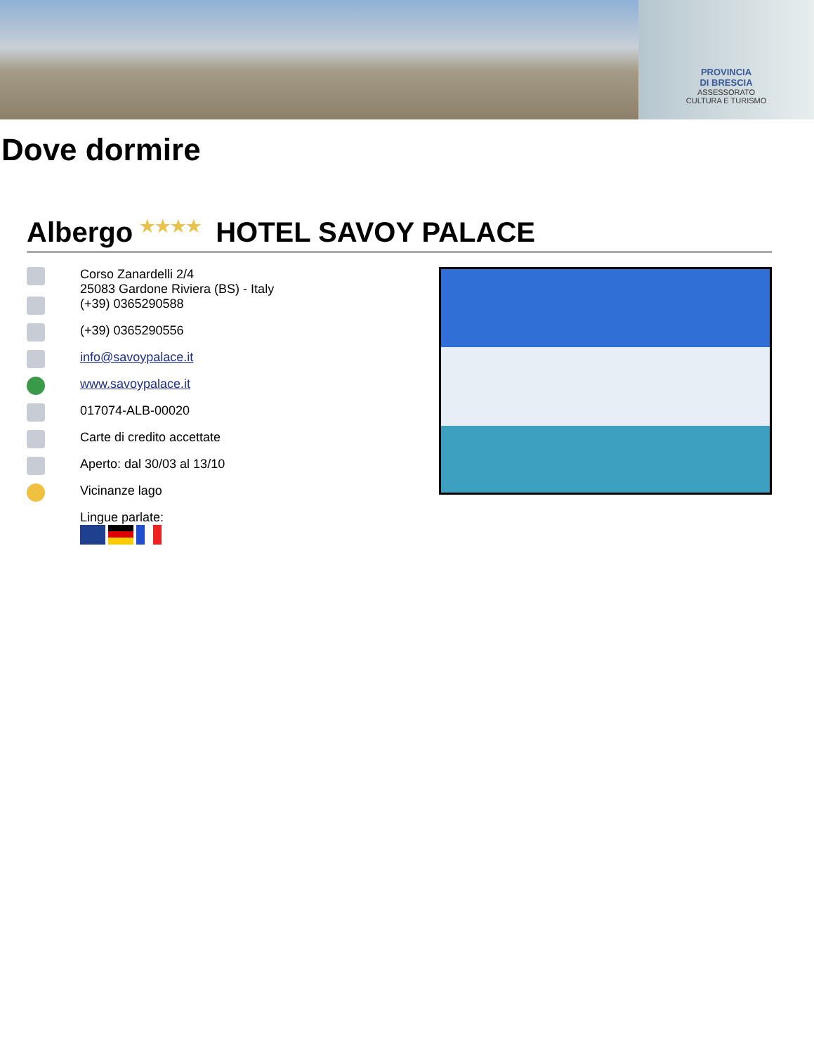PROVINCIA
DI BRESCIA
ASSESSORATO
CULTURA E TURISMO
Dove dormire
Albergo ★★★★ HOTEL SAVOY PALACE
Corso Zanardelli 2/4
25083 Gardone Riviera (BS) - Italy
(+39) 0365290588
(+39) 0365290556
info@savoypalace.it
www.savoypalace.it
017074-ALB-00020
Carte di credito accettate
Aperto: dal 30/03 al 13/10
Vicinanze lago
Lingue parlate: